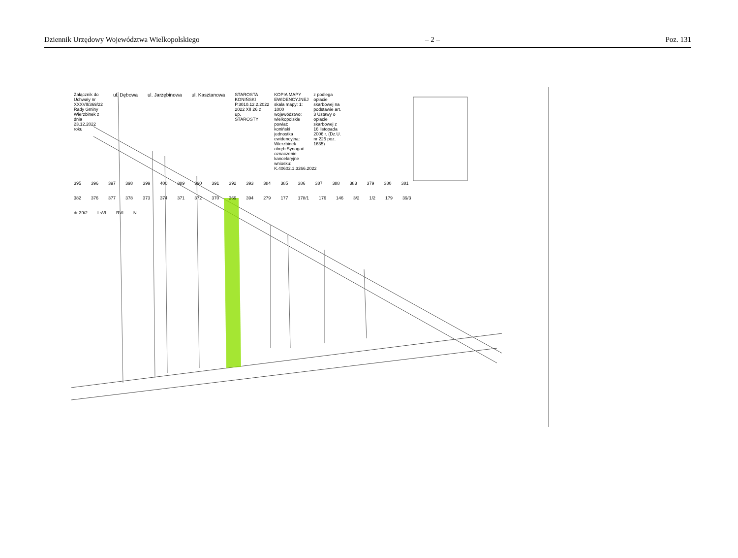Dziennik Urzędowy Województwa Wielkopolskiego – 2 – Poz. 131
Załącznik do Uchwały nr XXXVII/369/22 Rady Gminy Wierzbinek z dnia 23.12.2022 roku
ul. Dębowa ul. Jarzębinowa ul. Kasztanowa STAROSTA KONIŃSKI P.3010.12.2.2022 2022 XII 26 z up. STAROSTY
KOPIA MAPY EWIDENCYJNEJ skala mapy: 1: 1000 województwo: wielkopolskie powiat: koniński jednostka ewidencyjna: Wierzbinek obręb:Synogać oznaczenie kancelaryjne wniosku: K.40602.1.3266.2022
z podlega opłacie skarbowej na podstawie art. 3 Ustawy o opłacie skarbowej z 16 listopada 2006 r. (Dz.U. nr 225 poz. 1635)
395 396 397 398 399 400 389 390 391 392 393 384 385 386 387 388 383 379 380 381 382 376 377 378 373 374 371 372 370 369 394 279 177 178/1 176 146 3/2 1/2 179 39/3 dr 39/2 LsVI RVI N